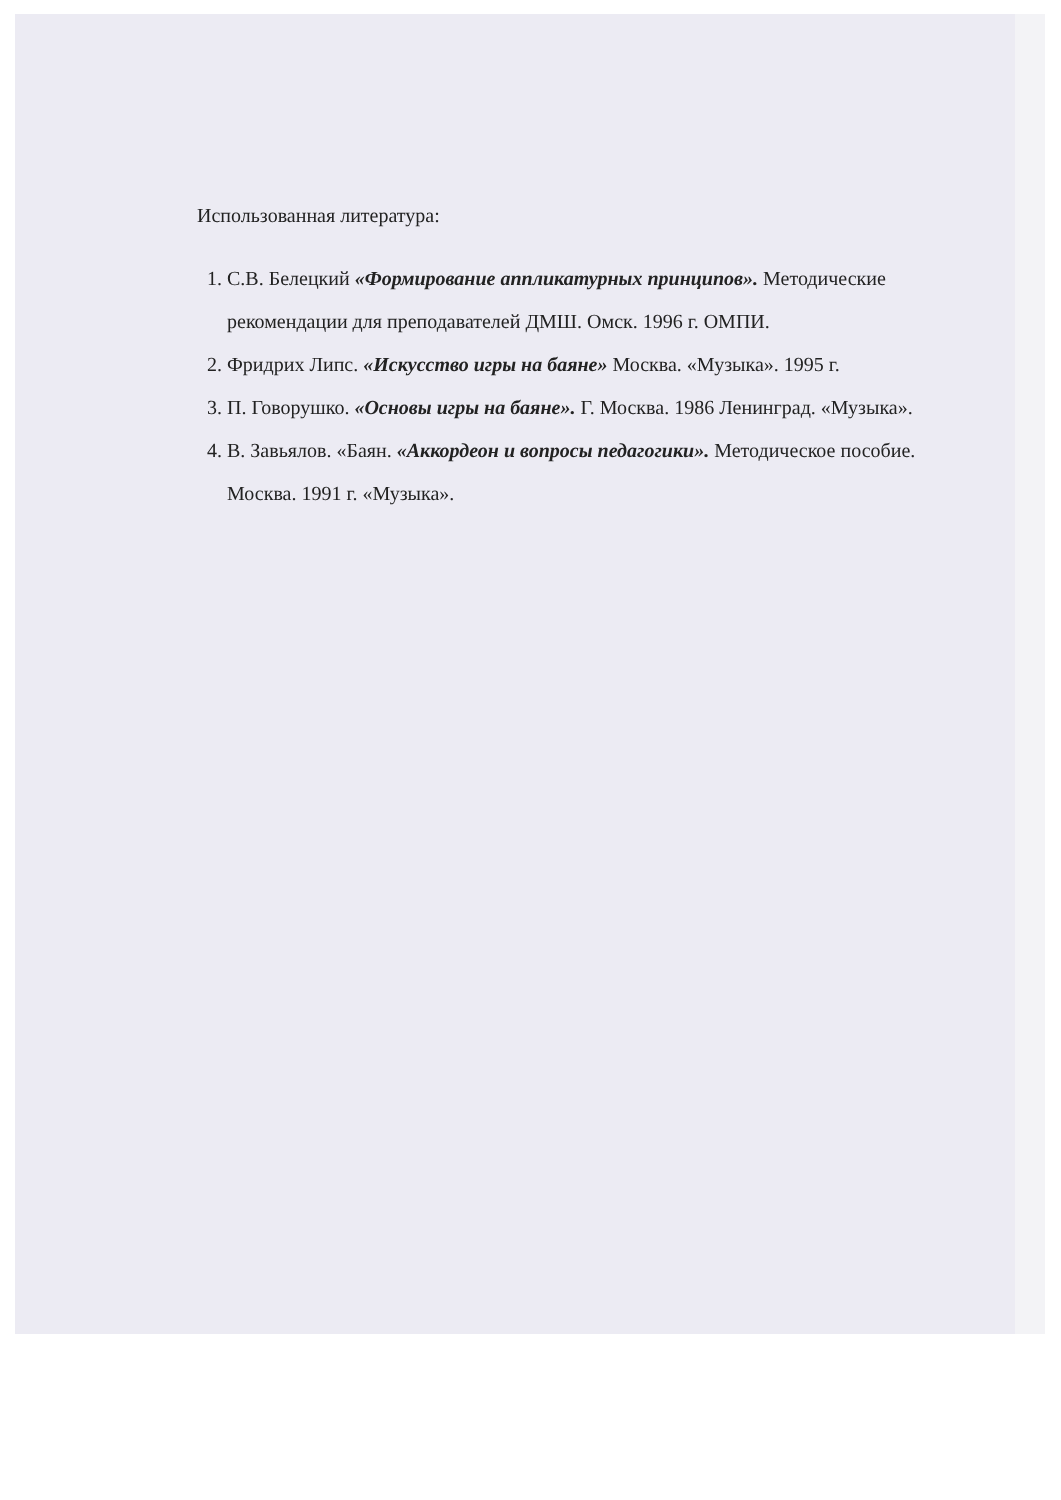Использованная литература:
1. С.В. Белецкий «Формирование аппликатурных принципов». Методические рекомендации для преподавателей ДМШ. Омск. 1996 г. ОМПИ.
2. Фридрих Липс. «Искусство игры на баяне» Москва. «Музыка». 1995 г.
3. П. Говорушко. «Основы игры на баяне». Г. Москва. 1986 Ленинград. «Музыка».
4. В. Завьялов. «Баян. «Аккордеон и вопросы педагогики». Методическое пособие. Москва. 1991 г. «Музыка».